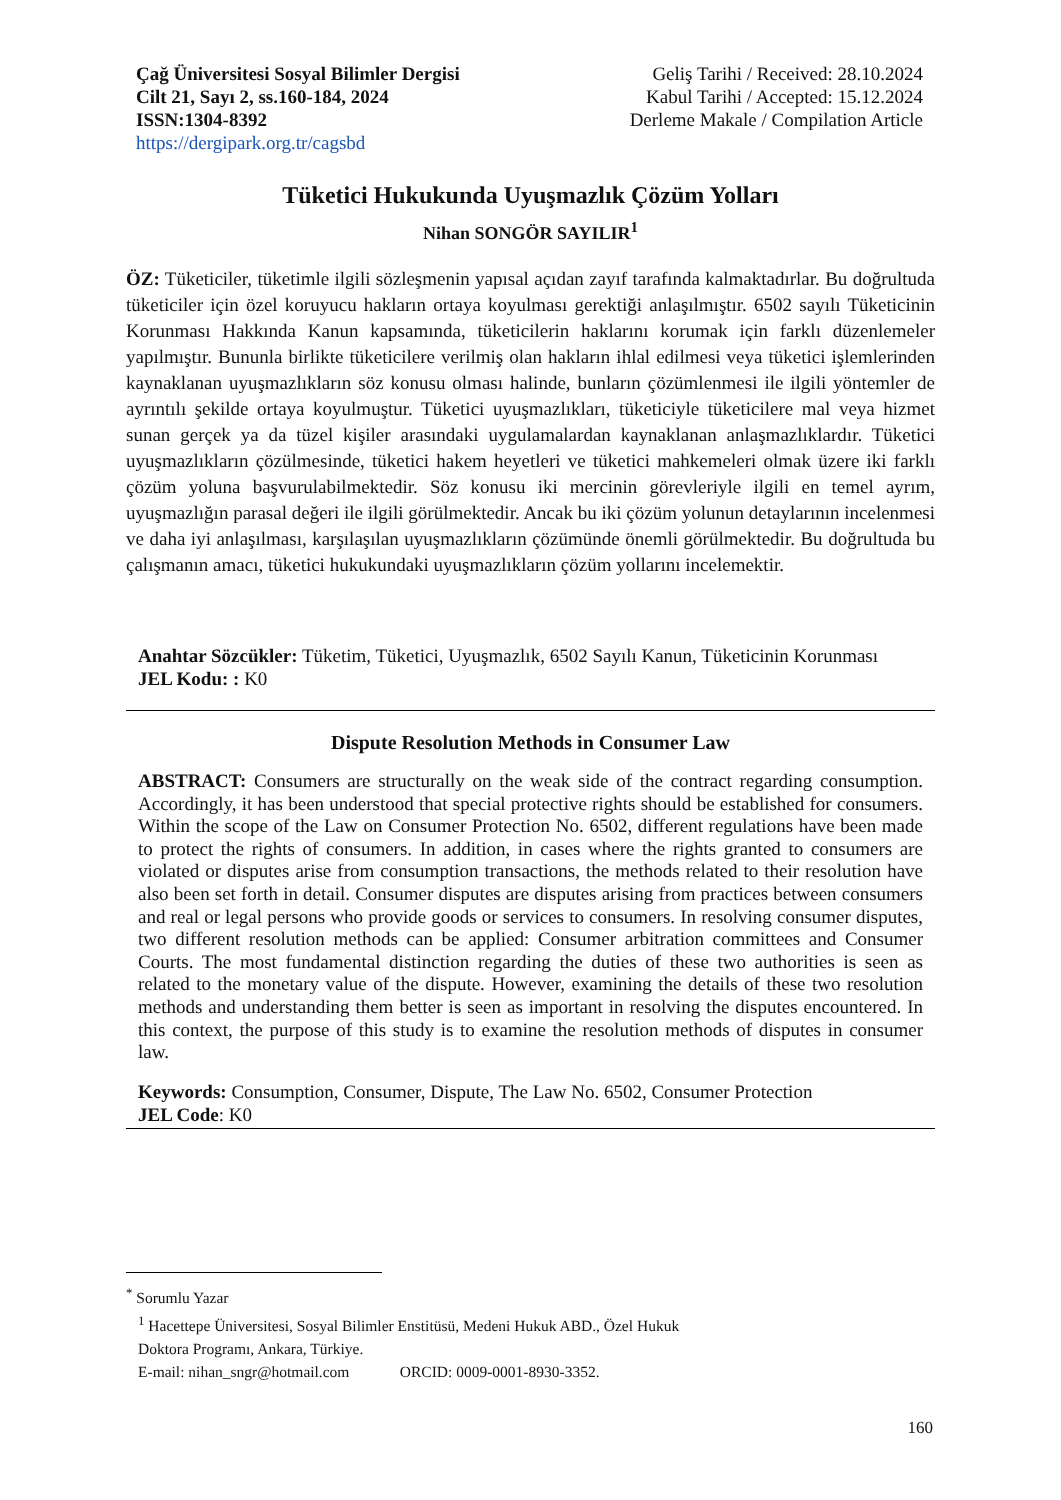Çağ Üniversitesi Sosyal Bilimler Dergisi
Cilt 21, Sayı 2, ss.160-184, 2024
ISSN:1304-8392
https://dergipark.org.tr/cagsbd
Geliş Tarihi / Received: 28.10.2024
Kabul Tarihi / Accepted: 15.12.2024
Derleme Makale / Compilation Article
Tüketici Hukukunda Uyuşmazlık Çözüm Yolları
Nihan SONGÖR SAYILIR<sup>1</sup>
ÖZ: Tüketiciler, tüketimle ilgili sözleşmenin yapısal açıdan zayıf tarafında kalmaktadırlar. Bu doğrultuda tüketiciler için özel koruyucu hakların ortaya koyulması gerektiği anlaşılmıştır. 6502 sayılı Tüketicinin Korunması Hakkında Kanun kapsamında, tüketicilerin haklarını korumak için farklı düzenlemeler yapılmıştır. Bununla birlikte tüketicilere verilmiş olan hakların ihlal edilmesi veya tüketici işlemlerinden kaynaklanan uyuşmazlıkların söz konusu olması halinde, bunların çözümlenmesi ile ilgili yöntemler de ayrıntılı şekilde ortaya koyulmuştur. Tüketici uyuşmazlıkları, tüketiciyle tüketicilere mal veya hizmet sunan gerçek ya da tüzel kişiler arasındaki uygulamalardan kaynaklanan anlaşmazlıklardır. Tüketici uyuşmazlıkların çözülmesinde, tüketici hakem heyetleri ve tüketici mahkemeleri olmak üzere iki farklı çözüm yoluna başvurulabilmektedir. Söz konusu iki mercinin görevleriyle ilgili en temel ayrım, uyuşmazlığın parasal değeri ile ilgili görülmektedir. Ancak bu iki çözüm yolunun detaylarının incelenmesi ve daha iyi anlaşılması, karşılaşılan uyuşmazlıkların çözümünde önemli görülmektedir. Bu doğrultuda bu çalışmanın amacı, tüketici hukukundaki uyuşmazlıkların çözüm yollarını incelemektir.
Anahtar Sözcükler: Tüketim, Tüketici, Uyuşmazlık, 6502 Sayılı Kanun, Tüketicinin Korunması
JEL Kodu: : K0
Dispute Resolution Methods in Consumer Law
ABSTRACT: Consumers are structurally on the weak side of the contract regarding consumption. Accordingly, it has been understood that special protective rights should be established for consumers. Within the scope of the Law on Consumer Protection No. 6502, different regulations have been made to protect the rights of consumers. In addition, in cases where the rights granted to consumers are violated or disputes arise from consumption transactions, the methods related to their resolution have also been set forth in detail. Consumer disputes are disputes arising from practices between consumers and real or legal persons who provide goods or services to consumers. In resolving consumer disputes, two different resolution methods can be applied: Consumer arbitration committees and Consumer Courts. The most fundamental distinction regarding the duties of these two authorities is seen as related to the monetary value of the dispute. However, examining the details of these two resolution methods and understanding them better is seen as important in resolving the disputes encountered. In this context, the purpose of this study is to examine the resolution methods of disputes in consumer law.
Keywords: Consumption, Consumer, Dispute, The Law No. 6502, Consumer Protection
JEL Code: K0
<sup>*</sup> Sorumlu Yazar
<sup>1</sup> Hacettepe Üniversitesi, Sosyal Bilimler Enstitüsü, Medeni Hukuk ABD., Özel Hukuk Doktora Programı, Ankara, Türkiye.
E-mail: nihan_sngr@hotmail.com ORCID: 0009-0001-8930-3352.
160